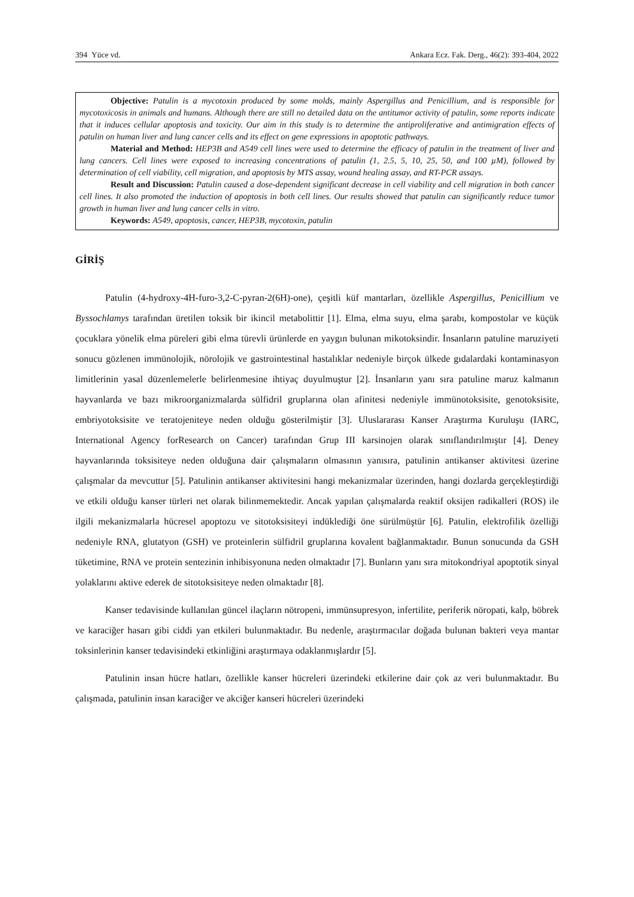394 Yüce vd. Ankara Ecz. Fak. Derg., 46(2): 393-404, 2022
Objective: Patulin is a mycotoxin produced by some molds, mainly Aspergillus and Penicillium, and is responsible for mycotoxicosis in animals and humans. Although there are still no detailed data on the antitumor activity of patulin, some reports indicate that it induces cellular apoptosis and toxicity. Our aim in this study is to determine the antiproliferative and antimigration effects of patulin on human liver and lung cancer cells and its effect on gene expressions in apoptotic pathways.
Material and Method: HEP3B and A549 cell lines were used to determine the efficacy of patulin in the treatment of liver and lung cancers. Cell lines were exposed to increasing concentrations of patulin (1, 2.5, 5, 10, 25, 50, and 100 µM), followed by determination of cell viability, cell migration, and apoptosis by MTS assay, wound healing assay, and RT-PCR assays.
Result and Discussion: Patulin caused a dose-dependent significant decrease in cell viability and cell migration in both cancer cell lines. It also promoted the induction of apoptosis in both cell lines. Our results showed that patulin can significantly reduce tumor growth in human liver and lung cancer cells in vitro.
Keywords: A549, apoptosis, cancer, HEP3B, mycotoxin, patulin
GİRİŞ
Patulin (4-hydroxy-4H-furo-3,2-C-pyran-2(6H)-one), çeşitli küf mantarları, özellikle Aspergillus, Penicillium ve Byssochlamys tarafından üretilen toksik bir ikincil metabolittir [1]. Elma, elma suyu, elma şarabı, kompostolar ve küçük çocuklara yönelik elma püreleri gibi elma türevli ürünlerde en yaygın bulunan mikotoksindir. İnsanların patuline maruziyeti sonucu gözlenen immünolojik, nörolojik ve gastrointestinal hastalıklar nedeniyle birçok ülkede gıdalardaki kontaminasyon limitlerinin yasal düzenlemelerle belirlenmesine ihtiyaç duyulmuştur [2]. İnsanların yanı sıra patuline maruz kalmanın hayvanlarda ve bazı mikroorganizmalarda sülfidril gruplarına olan afinitesi nedeniyle immünotoksisite, genotoksisite, embriyotoksisite ve teratojeniteye neden olduğu gösterilmiştir [3]. Uluslararası Kanser Araştırma Kuruluşu (IARC, International Agency forResearch on Cancer) tarafından Grup III karsinojen olarak sınıflandırılmıştır [4]. Deney hayvanlarında toksisiteye neden olduğuna dair çalışmaların olmasının yanısıra, patulinin antikanser aktivitesi üzerine çalışmalar da mevcuttur [5]. Patulinin antikanser aktivitesini hangi mekanizmalar üzerinden, hangi dozlarda gerçekleştirdiği ve etkili olduğu kanser türleri net olarak bilinmemektedir. Ancak yapılan çalışmalarda reaktif oksijen radikalleri (ROS) ile ilgili mekanizmalarla hücresel apoptozu ve sitotoksisiteyi indüklediği öne sürülmüştür [6]. Patulin, elektrofilik özelliği nedeniyle RNA, glutatyon (GSH) ve proteinlerin sülfidril gruplarına kovalent bağlanmaktadır. Bunun sonucunda da GSH tüketimine, RNA ve protein sentezinin inhibisyonuna neden olmaktadır [7]. Bunların yanı sıra mitokondriyal apoptotik sinyal yolaklarını aktive ederek de sitotoksisiteye neden olmaktadır [8].
Kanser tedavisinde kullanılan güncel ilaçların nötropeni, immünsupresyon, infertilite, periferik nöropati, kalp, böbrek ve karaciğer hasarı gibi ciddi yan etkileri bulunmaktadır. Bu nedenle, araştırmacılar doğada bulunan bakteri veya mantar toksinlerinin kanser tedavisindeki etkinliğini araştırmaya odaklanmışlardır [5].
Patulinin insan hücre hatları, özellikle kanser hücreleri üzerindeki etkilerine dair çok az veri bulunmaktadır. Bu çalışmada, patulinin insan karaciğer ve akciğer kanseri hücreleri üzerindeki